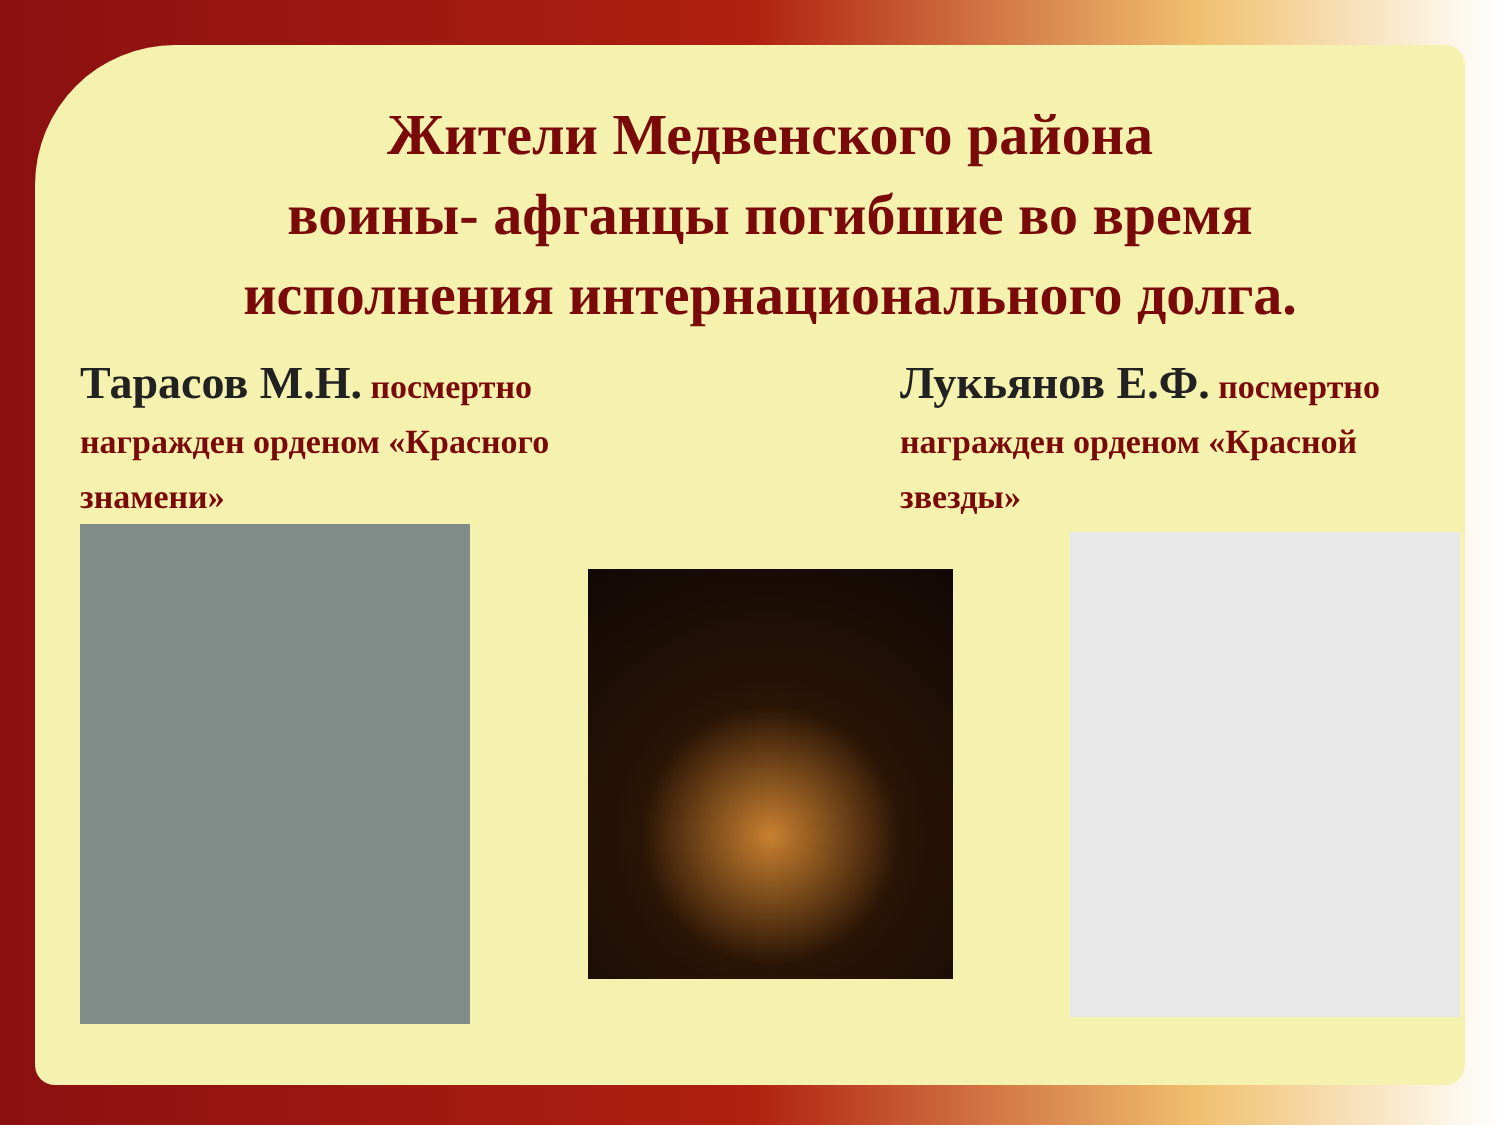Жители Медвенского района
воины- афганцы погибшие во время
исполнения интернационального долга.
Тарасов М.Н. посмертно награжден орденом «Красного знамени»
Лукьянов Е.Ф. посмертно награжден орденом «Красной звезды»